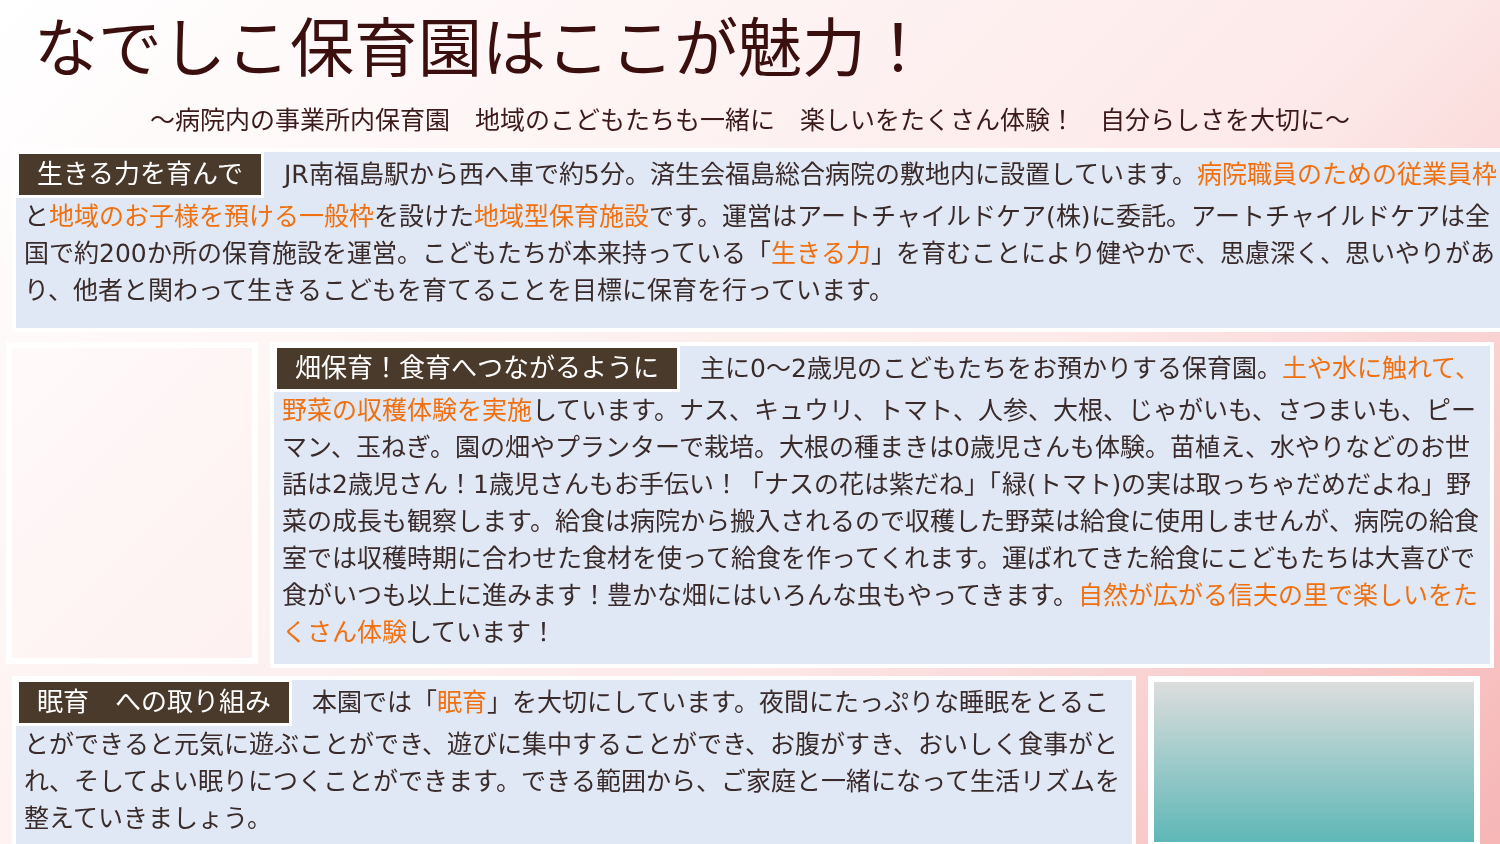なでしこ保育園はここが魅力！
～病院内の事業所内保育園　地域のこどもたちも一緒に　楽しいをたくさん体験！　自分らしさを大切に～
生きる力を育んで JR南福島駅から西へ車で約5分。済生会福島総合病院の敷地内に設置しています。病院職員のための従業員枠と地域のお子様を預ける一般枠を設けた地域型保育施設です。運営はアートチャイルドケア(株)に委託。アートチャイルドケアは全国で約200か所の保育施設を運営。こどもたちが本来持っている「生きる力」を育むことにより健やかで、思慮深く、思いやりがあり、他者と関わって生きるこどもを育てることを目標に保育を行っています。
畑保育！食育へつながるように 主に0～2歳児のこどもたちをお預かりする保育園。土や水に触れて、野菜の収穫体験を実施しています。ナス、キュウリ、トマト、人参、大根、じゃがいも、さつまいも、ピーマン、玉ねぎ。園の畑やプランターで栽培。大根の種まきは0歳児さんも体験。苗植え、水やりなどのお世話は2歳児さん！1歳児さんもお手伝い！「ナスの花は紫だね」「緑(トマト)の実は取っちゃだめだよね」野菜の成長も観察します。給食は病院から搬入されるので収穫した野菜は給食に使用しませんが、病院の給食室では収穫時期に合わせた食材を使って給食を作ってくれます。運ばれてきた給食にこどもたちは大喜びで食がいつも以上に進みます！豊かな畑にはいろんな虫もやってきます。自然が広がる信夫の里で楽しいをたくさん体験しています！
眠育　への取り組み 本園では「眠育」を大切にしています。夜間にたっぷりな睡眠をとることができると元気に遊ぶことができ、遊びに集中することができ、お腹がすき、おいしく食事がとれ、そしてよい眠りにつくことができます。できる範囲から、ご家庭と一緒になって生活リズムを整えていきましょう。